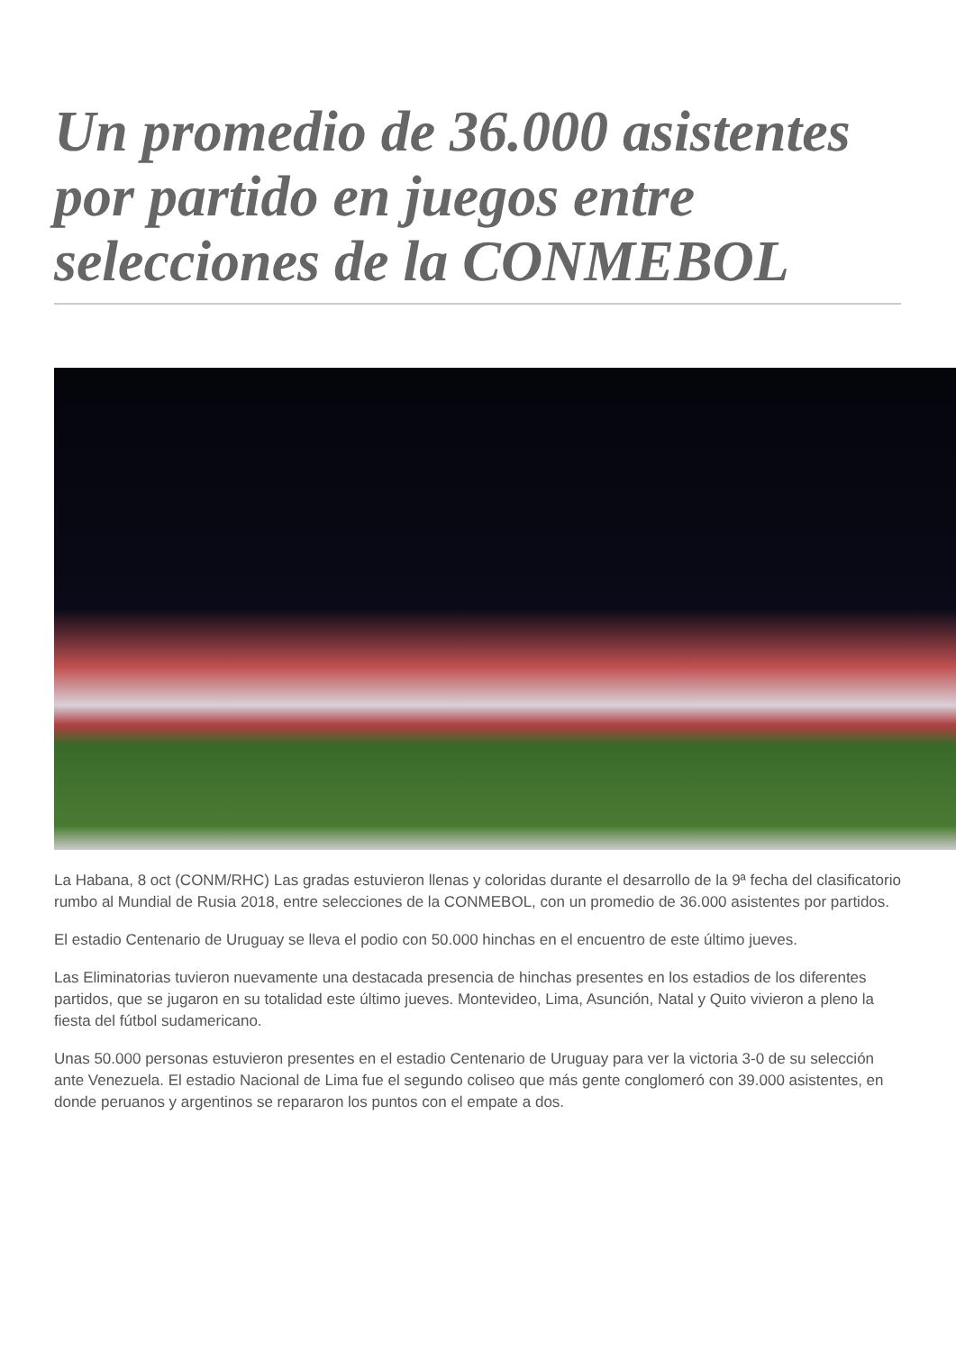Un promedio de 36.000 asistentes por partido en juegos entre selecciones de la CONMEBOL
La Habana, 8 oct (CONM/RHC) Las gradas estuvieron llenas y coloridas durante el desarrollo de la 9ª fecha del clasificatorio rumbo al Mundial de Rusia 2018, entre selecciones de la CONMEBOL, con un promedio de 36.000 asistentes por partidos.
El estadio Centenario de Uruguay se lleva el podio con 50.000 hinchas en el encuentro de este último jueves.
Las Eliminatorias tuvieron nuevamente una destacada presencia de hinchas presentes en los estadios de los diferentes partidos, que se jugaron en su totalidad este último jueves. Montevideo, Lima, Asunción, Natal y Quito vivieron a pleno la fiesta del fútbol sudamericano.
Unas 50.000 personas estuvieron presentes en el estadio Centenario de Uruguay para ver la victoria 3-0 de su selección ante Venezuela. El estadio Nacional de Lima fue el segundo coliseo que más gente conglomeró con 39.000 asistentes, en donde peruanos y argentinos se repararon los puntos con el empate a dos.